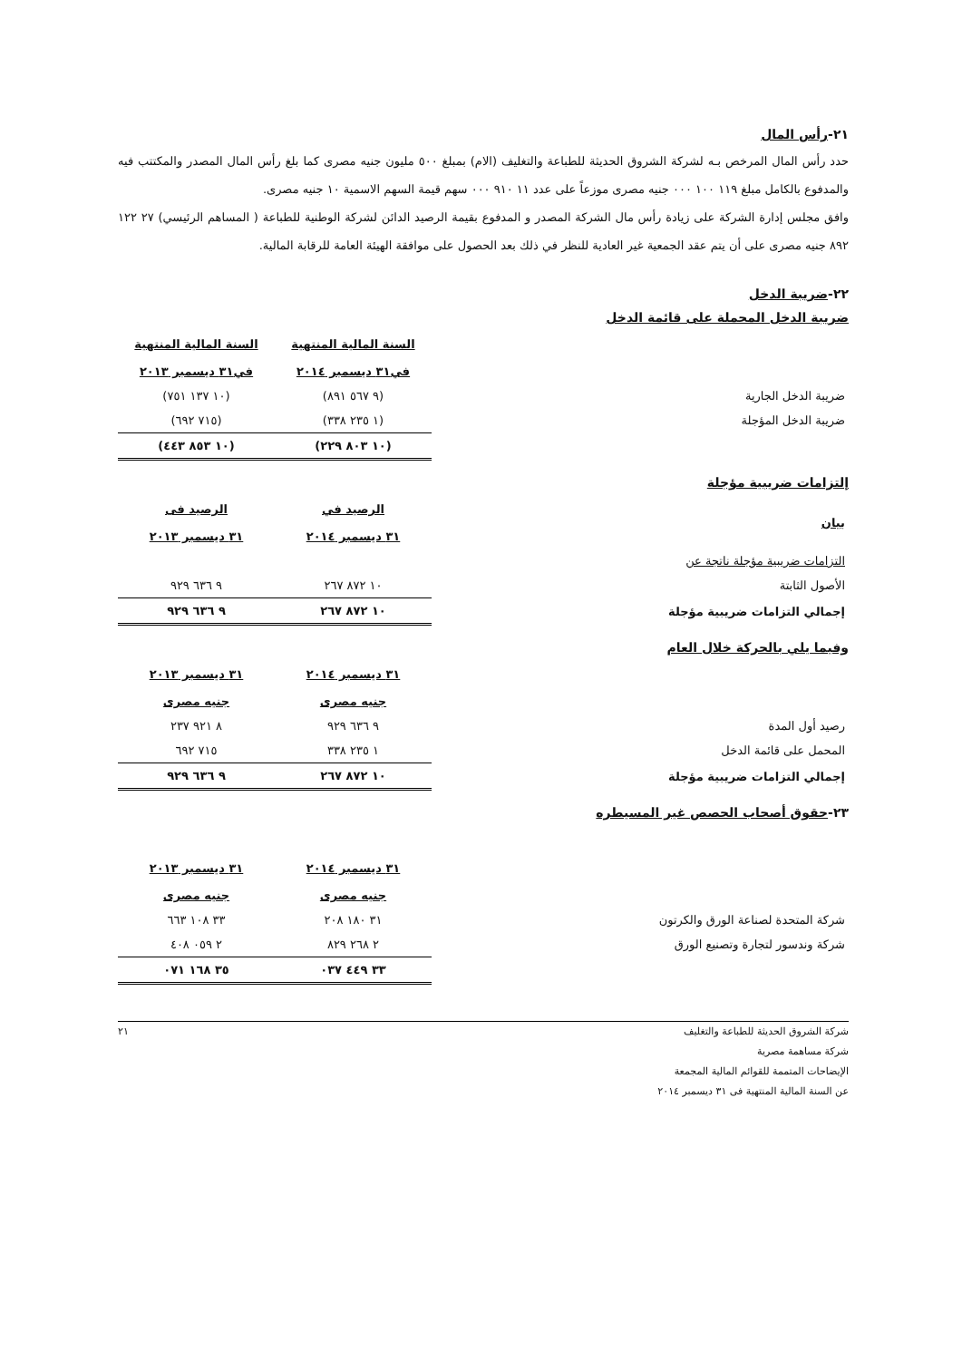٢١-رأس المال
حدد رأس المال المرخص بـه لشركة الشروق الحديثة للطباعة والتغليف (الام) بمبلغ ٥٠٠ مليون جنيه مصرى كما بلغ رأس المال المصدر والمكتتب فيه والمدفوع بالكامل مبلغ ١١٩ ١٠٠ ٠٠٠ جنيه مصرى موزعاً على عدد ١١ ٩١٠ ٠٠٠ سهم قيمة السهم الاسمية ١٠ جنيه مصرى.
وافق مجلس إدارة الشركة على زيادة رأس مال الشركة المصدر و المدفوع بقيمة الرصيد الدائن لشركة الوطنية للطباعة ( المساهم الرئيسي) ٢٧ ١٢٢ ٨٩٢ جنيه مصرى على أن يتم عقد الجمعية غير العادية للنظر في ذلك بعد الحصول على موافقة الهيئة العامة للرقابة المالية.
٢٢-ضريبة الدخل
ضريبة الدخل المحملة على قائمة الدخل
| | السنة المالية المنتهية في٣١ ديسمبر ٢٠١٤ | السنة المالية المنتهية في٣١ ديسمبر ٢٠١٣ |
| ضريبة الدخل الجارية | (٩ ٥٦٧ ٨٩١) | (١٠ ١٣٧ ٧٥١) |
| ضريبة الدخل المؤجلة | (١ ٢٣٥ ٣٣٨) | (٧١٥ ٦٩٢) |
| | (١٠ ٨٠٣ ٢٢٩) | (١٠ ٨٥٣ ٤٤٣) |
إلتزامات ضريبية مؤجلة
| بيان | الرصيد في ٣١ ديسمبر ٢٠١٤ | الرصيد فى ٣١ ديسمبر ٢٠١٣ |
| --- | --- | --- |
| التزامات ضريبية مؤجلة ناتجة عن | | |
| الأصول الثابتة | ١٠ ٨٧٢ ٢٦٧ | ٩ ٦٣٦ ٩٢٩ |
| إجمالي التزامات ضريبية مؤجلة | ١٠ ٨٧٢ ٢٦٧ | ٩ ٦٣٦ ٩٢٩ |
وفيما يلي بالحركة خلال العام
| | ٣١ ديسمبر ٢٠١٤ جنيه مصرى | ٣١ ديسمبر ٢٠١٣ جنيه مصرى |
| رصيد أول المدة | ٩ ٦٣٦ ٩٢٩ | ٨ ٩٢١ ٢٣٧ |
| المحمل على قائمة الدخل | ١ ٢٣٥ ٣٣٨ | ٧١٥ ٦٩٢ |
| إجمالي التزامات ضريبية مؤجلة | ١٠ ٨٧٢ ٢٦٧ | ٩ ٦٣٦ ٩٢٩ |
٢٣-حقوق أصحاب الحصص غير المسيطره
| | ٣١ ديسمبر ٢٠١٤ جنيه مصرى | ٣١ ديسمبر ٢٠١٣ جنيه مصرى |
| شركة المتحدة لصناعة الورق والكرتون | ٣١ ١٨٠ ٢٠٨ | ٣٣ ١٠٨ ٦٦٣ |
| شركة وندسور لتجارة وتصنيع الورق | ٢ ٢٦٨ ٨٢٩ | ٢ ٠٥٩ ٤٠٨ |
| | ٣٣ ٤٤٩ ٠٣٧ | ٣٥ ١٦٨ ٠٧١ |
شركة الشروق الحديثة للطباعة والتغليف
شركة مساهمة مصرية
الإيضاحات المتممة للقوائم المالية المجمعة
عن السنة المالية المنتهية فى ٣١ ديسمبر ٢٠١٤
٢١